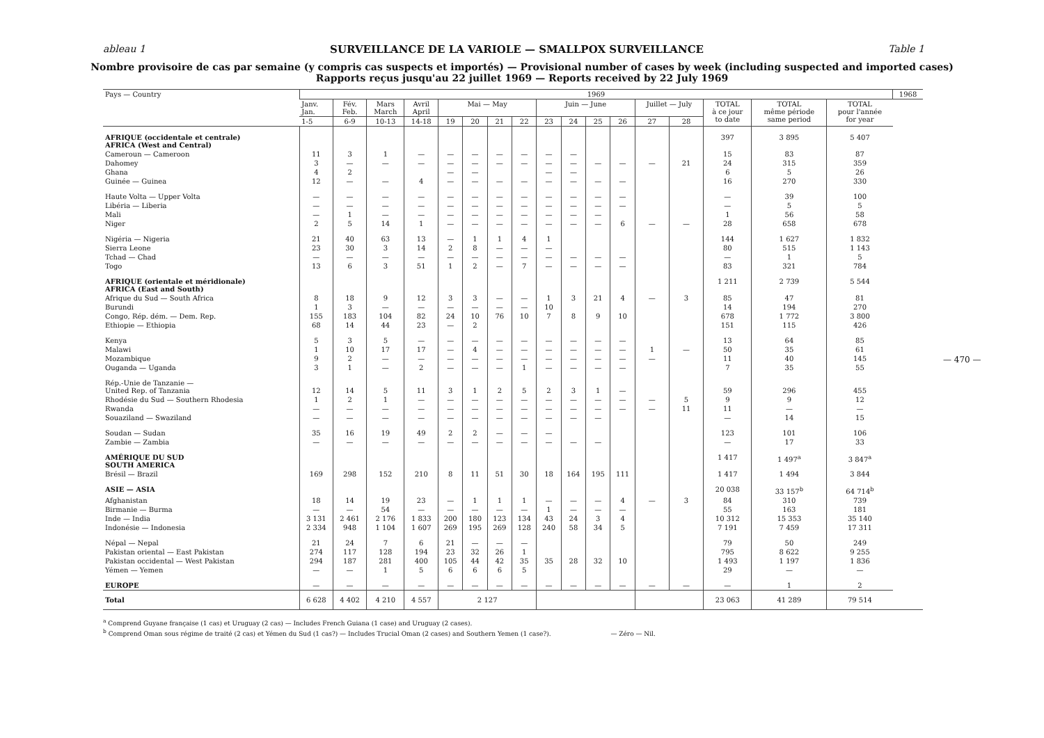ableau 1 SURVEILLANCE DE LA VARIOLE — SMALLPOX SURVEILLANCE Table 1
Nombre provisoire de cas par semaine (y compris cas suspects et importés) — Provisional number of cases by week (including suspected and imported cases)
Rapports reçus jusqu'au 22 juillet 1969 — Reports received by 22 July 1969
| Pays — Country | 1969 | | | | | | | | | | | | | | | | | 1968 |
| --- | --- | --- | --- | --- | --- | --- | --- | --- | --- | --- | --- | --- | --- | --- | --- | --- | --- | --- |
| | Janv. Jan. | Fév. Feb. | Mars March | Avril April | Mai — May | | | | Juin — June | | | | Juillet — July | | TOTAL à ce jour to date | TOTAL même période same period | TOTAL pour l'année for year | |
| | 1-5 | 6-9 | 10-13 | 14-18 | 19 | 20 | 21 | 22 | 23 | 24 | 25 | 26 | 27 | 28 | | | | |
| AFRIQUE (occidentale et centrale) AFRICA (West and Central) | | | | | | | | | | | | | | | 397 | 3 895 | 5 407 | |
| Cameroun — Cameroon | 11 | 3 | 1 | — | — | — | — | — | — | — | | | | | 15 | 83 | 87 | |
| Dahomey | 3 | — | — | — | — | — | — | — | — | — | — | — | — | 21 | 24 | 315 | 359 | |
| Ghana | 4 | 2 | | | — | — | | | — | — | | | | | 6 | 5 | 26 | |
| Guinée — Guinea | 12 | — | — | 4 | — | — | — | — | — | — | — | — | | | 16 | 270 | 330 | |
| Haute Volta — Upper Volta | — | — | — | — | — | — | — | — | — | — | — | — | | | — | 39 | 100 | |
| Libéria — Liberia | — | — | — | — | — | — | — | — | — | — | — | — | | | — | 5 | 5 | |
| Mali | — | 1 | — | — | — | — | — | — | — | — | — | | | | 1 | 56 | 58 | |
| Niger | 2 | 5 | 14 | 1 | — | — | — | — | — | — | — | 6 | — | — | 28 | 658 | 678 | |
| Nigéria — Nigeria | 21 | 40 | 63 | 13 | — | 1 | 1 | 4 | 1 | | | | | | 144 | 1 627 | 1 832 | |
| Sierra Leone | 23 | 30 | 3 | 14 | 2 | 8 | — | — | — | | | | | | 80 | 515 | 1 143 | |
| Tchad — Chad | — | — | — | — | — | — | — | — | — | — | — | — | | | — | 1 | 5 | |
| Togo | 13 | 6 | 3 | 51 | 1 | 2 | — | 7 | — | — | — | — | | | 83 | 321 | 784 | |
| AFRIQUE (orientale et méridionale) AFRICA (East and South) | | | | | | | | | | | | | | | 1 211 | 2 739 | 5 544 | |
| Afrique du Sud — South Africa | 8 | 18 | 9 | 12 | 3 | 3 | — | — | 1 | 3 | 21 | 4 | — | 3 | 85 | 47 | 81 | |
| Burundi | 1 | 3 | — | — | — | — | — | — | 10 | | | | | | 14 | 194 | 270 | |
| Congo, Rép. dém. — Dem. Rep. | 155 | 183 | 104 | 82 | 24 | 10 | 76 | 10 | 7 | 8 | 9 | 10 | | | 678 | 1 772 | 3 800 | |
| Ethiopie — Ethiopia | 68 | 14 | 44 | 23 | — | 2 | | | | | | | | | 151 | 115 | 426 | |
| Kenya | 5 | 3 | 5 | — | — | — | — | — | — | — | — | — | | | 13 | 64 | 85 | |
| Malawi | 1 | 10 | 17 | 17 | — | 4 | — | — | — | — | — | — | 1 | — | 50 | 35 | 61 | |
| Mozambique | 9 | 2 | — | — | — | — | — | — | — | — | — | — | — | | 11 | 40 | 145 | |
| Ouganda — Uganda | 3 | 1 | — | 2 | — | — | — | 1 | — | — | — | — | | | 7 | 35 | 55 | |
| Rép.-Unie de Tanzanie — United Rep. of Tanzania | 12 | 14 | 5 | 11 | 3 | 1 | 2 | 5 | 2 | 3 | 1 | — | | | 59 | 296 | 455 | |
| Rhodésie du Sud — Southern Rhodesia | 1 | 2 | 1 | — | — | — | — | — | — | — | — | — | — | 5 | 9 | 9 | 12 | |
| Rwanda | — | — | — | — | — | — | — | — | — | — | — | — | — | 11 | 11 | — | — | |
| Souaziland — Swaziland | — | — | — | — | — | — | — | — | — | — | — | | | | — | 14 | 15 | |
| Soudan — Sudan | 35 | 16 | 19 | 49 | 2 | 2 | — | — | — | | | | | | 123 | 101 | 106 | |
| Zambie — Zambia | — | — | — | — | — | — | — | — | — | — | — | | | | — | 17 | 33 | |
| AMÉRIQUE DU SUD SOUTH AMERICA | | | | | | | | | | | | | | | 1 417 | 1 497<sup>a</sup> | 3 847<sup>a</sup> | |
| Brésil — Brazil | 169 | 298 | 152 | 210 | 8 | 11 | 51 | 30 | 18 | 164 | 195 | 111 | | | 1 417 | 1 494 | 3 844 | |
| ASIE — ASIA | | | | | | | | | | | | | | | 20 038 | 33 157<sup>b</sup> | 64 714<sup>b</sup> | |
| Afghanistan | 18 | 14 | 19 | 23 | — | 1 | 1 | 1 | — | — | — | 4 | — | 3 | 84 | 310 | 739 | |
| Birmanie — Burma | — | — | 54 | — | — | — | — | — | 1 | — | — | — | | | 55 | 163 | 181 | |
| Inde — India | 3 131 | 2 461 | 2 176 | 1 833 | 200 | 180 | 123 | 134 | 43 | 24 | 3 | 4 | | | 10 312 | 15 353 | 35 140 | |
| Indonésie — Indonesia | 2 334 | 948 | 1 104 | 1 607 | 269 | 195 | 269 | 128 | 240 | 58 | 34 | 5 | | | 7 191 | 7 459 | 17 311 | |
| Népal — Nepal | 21 | 24 | 7 | 6 | 21 | — | — | — | | | | | | | 79 | 50 | 249 | |
| Pakistan oriental — East Pakistan | 274 | 117 | 128 | 194 | 23 | 32 | 26 | 1 | | | | | | | 795 | 8 622 | 9 255 | |
| Pakistan occidental — West Pakistan | 294 | 187 | 281 | 400 | 105 | 44 | 42 | 35 | 35 | 28 | 32 | 10 | | | 1 493 | 1 197 | 1 836 | |
| Yémen — Yemen | — | — | 1 | 5 | 6 | 6 | 6 | 5 | | | | | | | 29 | — | — | |
| EUROPE | — | — | — | — | — | — | — | — | — | — | — | — | — | — | — | 1 | 2 | |
| Total | 6 628 | 4 402 | 4 210 | 4 557 | 2 127 | | | | | | | | | | 23 063 | 41 289 | 79 514 | |
<sup>a</sup> Comprend Guyane française (1 cas) et Uruguay (2 cas) — Includes French Guiana (1 case) and Uruguay (2 cases).
<sup>b</sup> Comprend Oman sous régime de traité (2 cas) et Yémen du Sud (1 cas?) — Includes Trucial Oman (2 cases) and Southern Yemen (1 case?). — Zéro — Nil.
— 470 —